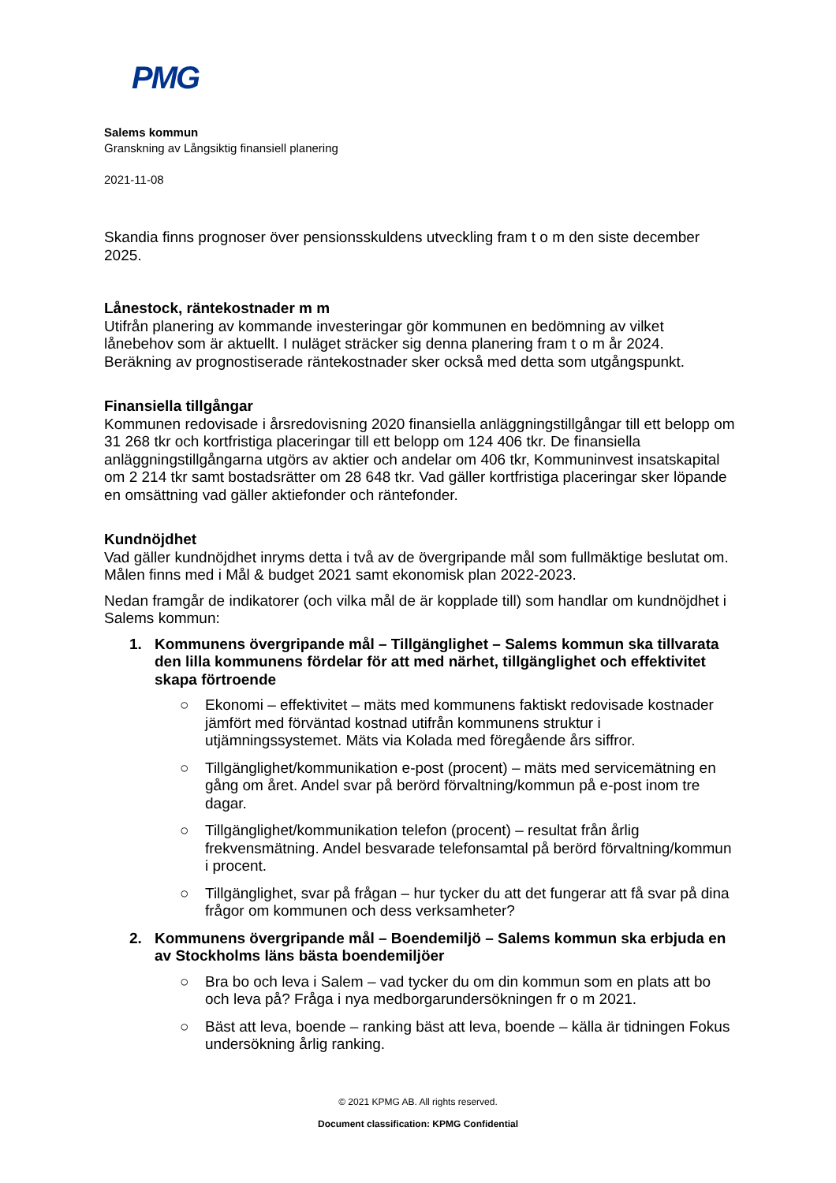PMG
Salems kommun
Granskning av Långsiktig finansiell planering
2021-11-08
Skandia finns prognoser över pensionsskuldens utveckling fram t o m den siste december 2025.
Lånestock, räntekostnader m m
Utifrån planering av kommande investeringar gör kommunen en bedömning av vilket lånebehov som är aktuellt. I nuläget sträcker sig denna planering fram t o m år 2024. Beräkning av prognostiserade räntekostnader sker också med detta som utgångspunkt.
Finansiella tillgångar
Kommunen redovisade i årsredovisning 2020 finansiella anläggningstillgångar till ett belopp om 31 268 tkr och kortfristiga placeringar till ett belopp om 124 406 tkr. De finansiella anläggningstillgångarna utgörs av aktier och andelar om 406 tkr, Kommuninvest insatskapital om 2 214 tkr samt bostadsrätter om 28 648 tkr. Vad gäller kortfristiga placeringar sker löpande en omsättning vad gäller aktiefonder och räntefonder.
Kundnöjdhet
Vad gäller kundnöjdhet inryms detta i två av de övergripande mål som fullmäktige beslutat om. Målen finns med i Mål & budget 2021 samt ekonomisk plan 2022-2023.
Nedan framgår de indikatorer (och vilka mål de är kopplade till) som handlar om kundnöjdhet i Salems kommun:
1. Kommunens övergripande mål – Tillgänglighet – Salems kommun ska tillvarata den lilla kommunens fördelar för att med närhet, tillgänglighet och effektivitet skapa förtroende
○ Ekonomi – effektivitet – mäts med kommunens faktiskt redovisade kostnader jämfört med förväntad kostnad utifrån kommunens struktur i utjämningssystemet. Mäts via Kolada med föregående års siffror.
○ Tillgänglighet/kommunikation e-post (procent) – mäts med servicemätning en gång om året. Andel svar på berörd förvaltning/kommun på e-post inom tre dagar.
○ Tillgänglighet/kommunikation telefon (procent) – resultat från årlig frekvensmätning. Andel besvarade telefonsamtal på berörd förvaltning/kommun i procent.
○ Tillgänglighet, svar på frågan – hur tycker du att det fungerar att få svar på dina frågor om kommunen och dess verksamheter?
2. Kommunens övergripande mål – Boendemiljö – Salems kommun ska erbjuda en av Stockholms läns bästa boendemiljöer
○ Bra bo och leva i Salem – vad tycker du om din kommun som en plats att bo och leva på? Fråga i nya medborgarundersökningen fr o m 2021.
○ Bäst att leva, boende – ranking bäst att leva, boende – källa är tidningen Fokus undersökning årlig ranking.
© 2021 KPMG AB. All rights reserved.
Document classification: KPMG Confidential